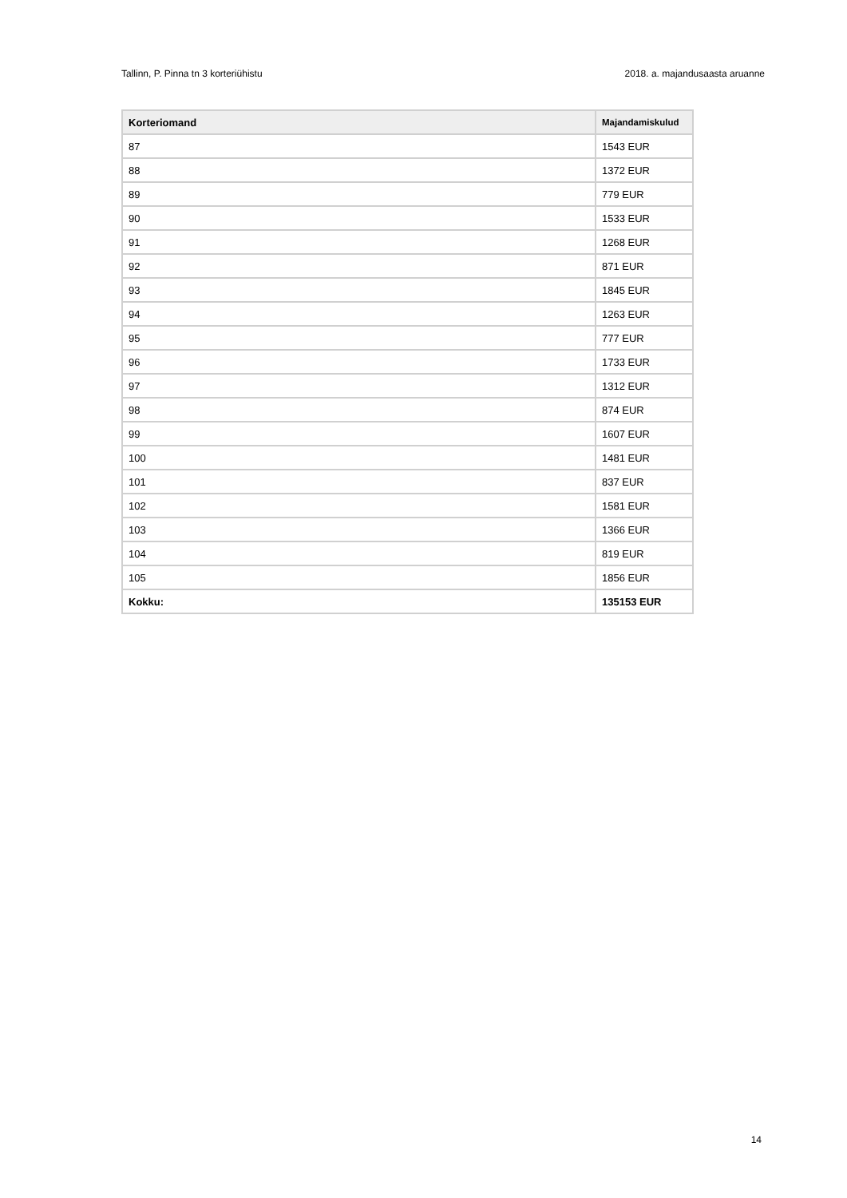Tallinn, P. Pinna tn 3 korteriühistu 2018. a. majandusaasta aruanne
| Korteriomand | Majandamiskulud |
| --- | --- |
| 87 | 1543 EUR |
| 88 | 1372 EUR |
| 89 | 779 EUR |
| 90 | 1533 EUR |
| 91 | 1268 EUR |
| 92 | 871 EUR |
| 93 | 1845 EUR |
| 94 | 1263 EUR |
| 95 | 777 EUR |
| 96 | 1733 EUR |
| 97 | 1312 EUR |
| 98 | 874 EUR |
| 99 | 1607 EUR |
| 100 | 1481 EUR |
| 101 | 837 EUR |
| 102 | 1581 EUR |
| 103 | 1366 EUR |
| 104 | 819 EUR |
| 105 | 1856 EUR |
| Kokku: | 135153 EUR |
14